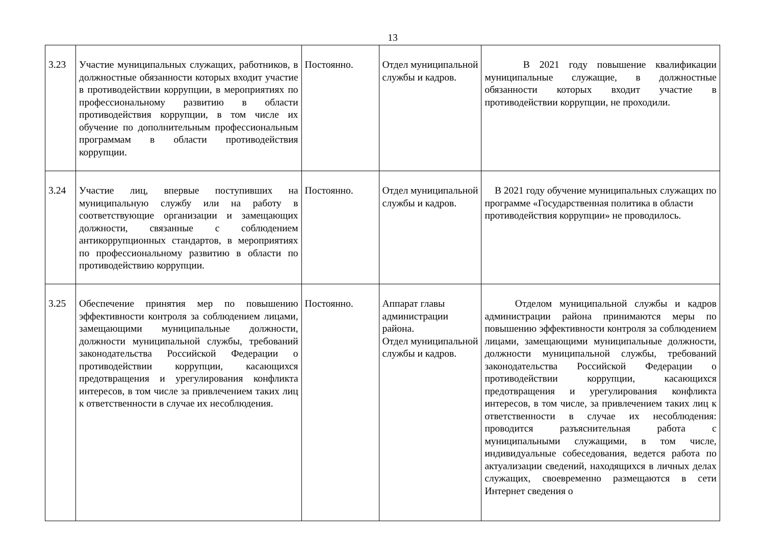13
| 3.23 | Участие муниципальных служащих, работников, в должностные обязанности которых входит участие в противодействии коррупции, в мероприятиях по профессиональному развитию в области противодействия коррупции, в том числе их обучение по дополнительным профессиональным программам в области противодействия коррупции. | Постоянно. | Отдел муниципальной службы и кадров. | В 2021 году повышение квалификации муниципальные служащие, в должностные обязанности которых входит участие в противодействии коррупции, не проходили. |
| 3.24 | Участие лиц, впервые поступивших на муниципальную службу или на работу в соответствующие организации и замещающих должности, связанные с соблюдением антикоррупционных стандартов, в мероприятиях по профессиональному развитию в области по противодействию коррупции. | Постоянно. | Отдел муниципальной службы и кадров. | В 2021 году обучение муниципальных служащих по программе «Государственная политика в области противодействия коррупции» не проводилось. |
| 3.25 | Обеспечение принятия мер по повышению эффективности контроля за соблюдением лицами, замещающими муниципальные должности, должности муниципальной службы, требований законодательства Российской Федерации о противодействии коррупции, касающихся предотвращения и урегулирования конфликта интересов, в том числе за привлечением таких лиц к ответственности в случае их несоблюдения. | Постоянно. | Аппарат главы администрации района. Отдел муниципальной службы и кадров. | Отделом муниципальной службы и кадров администрации района принимаются меры по повышению эффективности контроля за соблюдением лицами, замещающими муниципальные должности, должности муниципальной службы, требований законодательства Российской Федерации о противодействии коррупции, касающихся предотвращения и урегулирования конфликта интересов, в том числе, за привлечением таких лиц к ответственности в случае их несоблюдения: проводится разъяснительная работа с муниципальными служащими, в том числе, индивидуальные собеседования, ведется работа по актуализации сведений, находящихся в личных делах служащих, своевременно размещаются в сети Интернет сведения о |